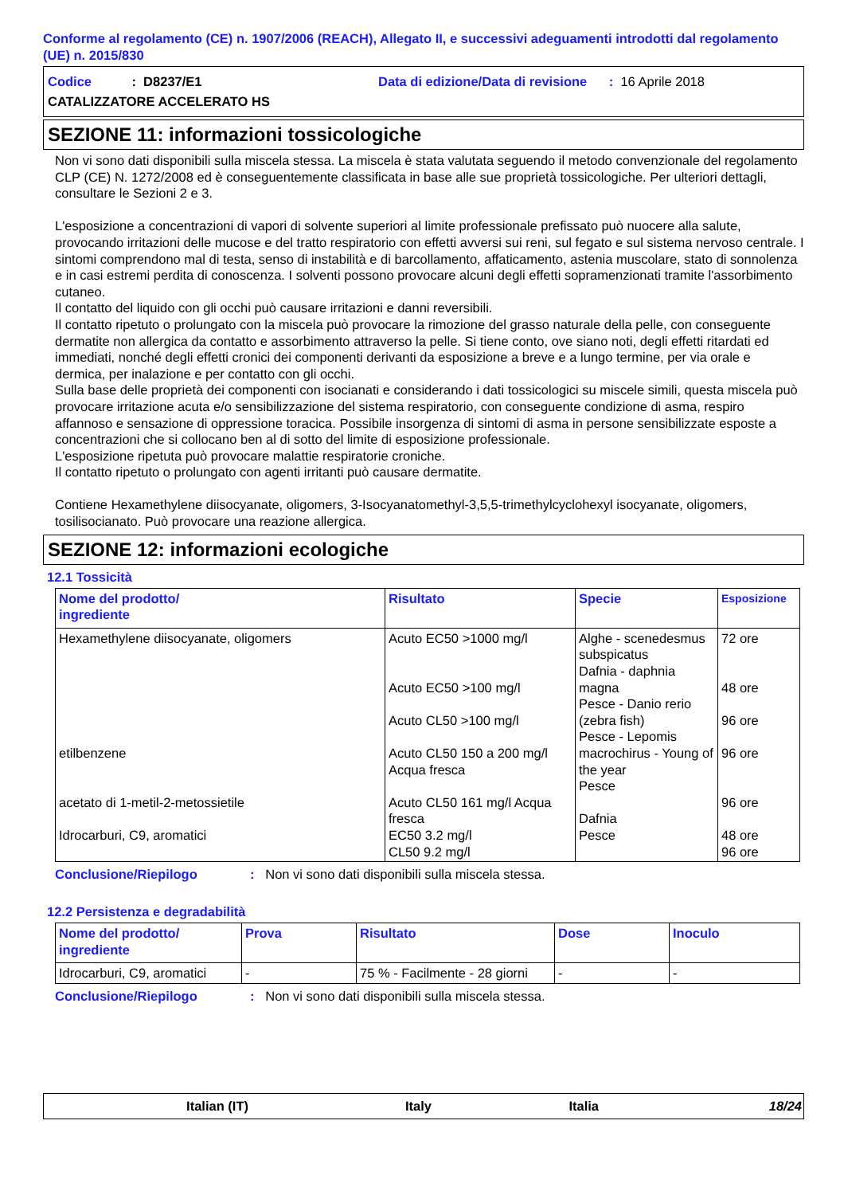Conforme al regolamento (CE) n. 1907/2006 (REACH), Allegato II, e successivi adeguamenti introdotti dal regolamento (UE) n. 2015/830
Codice : D8237/E1 Data di edizione/Data di revisione : 16 Aprile 2018
CATALIZZATORE ACCELERATO HS
SEZIONE 11: informazioni tossicologiche
Non vi sono dati disponibili sulla miscela stessa. La miscela è stata valutata seguendo il metodo convenzionale del regolamento CLP (CE) N. 1272/2008 ed è conseguentemente classificata in base alle sue proprietà tossicologiche. Per ulteriori dettagli, consultare le Sezioni 2 e 3.
L'esposizione a concentrazioni di vapori di solvente superiori al limite professionale prefissato può nuocere alla salute, provocando irritazioni delle mucose e del tratto respiratorio con effetti avversi sui reni, sul fegato e sul sistema nervoso centrale. I sintomi comprendono mal di testa, senso di instabilità e di barcollamento, affaticamento, astenia muscolare, stato di sonnolenza e in casi estremi perdita di conoscenza. I solventi possono provocare alcuni degli effetti sopramenzionati tramite l'assorbimento cutaneo.
Il contatto del liquido con gli occhi può causare irritazioni e danni reversibili.
Il contatto ripetuto o prolungato con la miscela può provocare la rimozione del grasso naturale della pelle, con conseguente dermatite non allergica da contatto e assorbimento attraverso la pelle. Si tiene conto, ove siano noti, degli effetti ritardati ed immediati, nonché degli effetti cronici dei componenti derivanti da esposizione a breve e a lungo termine, per via orale e dermica, per inalazione e per contatto con gli occhi.
Sulla base delle proprietà dei componenti con isocianati e considerando i dati tossicologici su miscele simili, questa miscela può provocare irritazione acuta e/o sensibilizzazione del sistema respiratorio, con conseguente condizione di asma, respiro affannoso e sensazione di oppressione toracica. Possibile insorgenza di sintomi di asma in persone sensibilizzate esposte a concentrazioni che si collocano ben al di sotto del limite di esposizione professionale.
L'esposizione ripetuta può provocare malattie respiratorie croniche.
Il contatto ripetuto o prolungato con agenti irritanti può causare dermatite.
Contiene Hexamethylene diisocyanate, oligomers, 3-Isocyanatomethyl-3,5,5-trimethylcyclohexyl isocyanate, oligomers, tosilisocianato. Può provocare una reazione allergica.
SEZIONE 12: informazioni ecologiche
12.1 Tossicità
| Nome del prodotto/ ingrediente | Risultato | Specie | Esposizione |
| --- | --- | --- | --- |
| Hexamethylene diisocyanate, oligomers etilbenzene acetato di 1-metil-2-metossietile Idrocarburi, C9, aromatici | Acuto EC50 >1000 mg/l Acuto EC50 >100 mg/l Acuto CL50 >100 mg/l Acuto CL50 150 a 200 mg/l Acqua fresca Acuto CL50 161 mg/l Acqua fresca EC50 3.2 mg/l CL50 9.2 mg/l | Alghe - scenedesmus subspicatus Dafnia - daphnia magna Pesce - Danio rerio (zebra fish) Pesce - Lepomis macrochirus - Young of the year Pesce Dafnia Pesce | 72 ore 48 ore 96 ore 96 ore 96 ore 48 ore 96 ore |
Conclusione/Riepilogo: Non vi sono dati disponibili sulla miscela stessa.
12.2 Persistenza e degradabilità
| Nome del prodotto/ ingrediente | Prova | Risultato | Dose | Inoculo |
| --- | --- | --- | --- | --- |
| Idrocarburi, C9, aromatici | - | 75 % - Facilmente - 28 giorni | - | - |
Conclusione/Riepilogo: Non vi sono dati disponibili sulla miscela stessa.
Italian (IT) Italy Italia 18/24